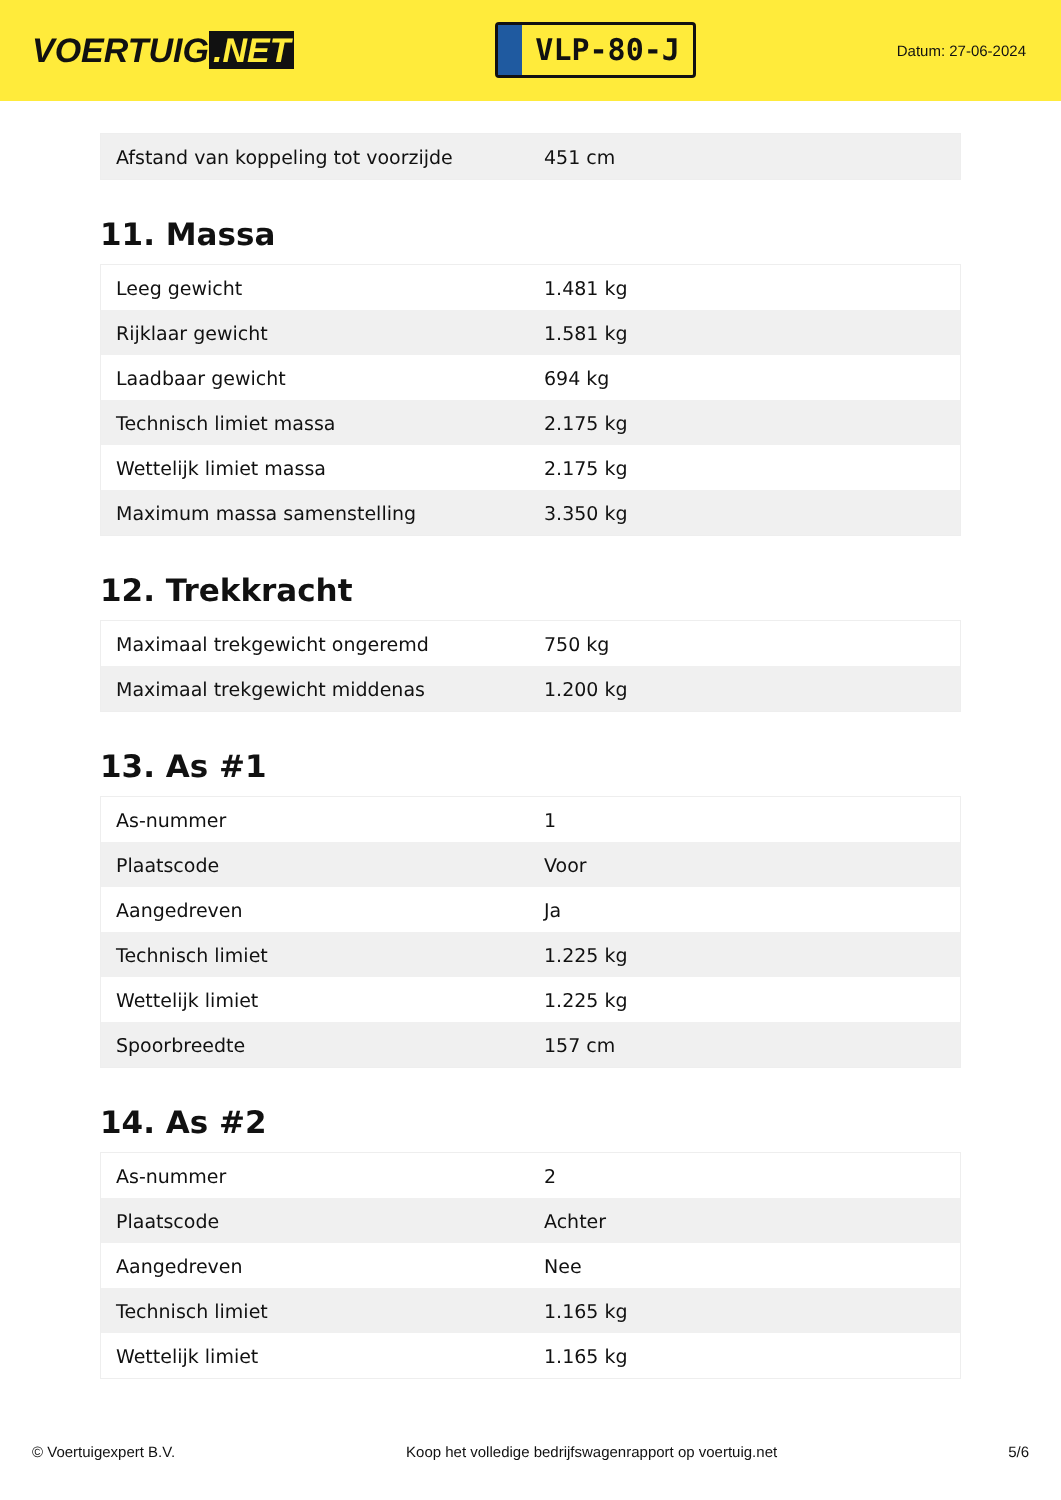VOERTUIG.NET
VLP-80-J
Datum: 27-06-2024
| Afstand van koppeling tot voorzijde | 451 cm |
11. Massa
| Leeg gewicht | 1.481 kg |
| Rijklaar gewicht | 1.581 kg |
| Laadbaar gewicht | 694 kg |
| Technisch limiet massa | 2.175 kg |
| Wettelijk limiet massa | 2.175 kg |
| Maximum massa samenstelling | 3.350 kg |
12. Trekkracht
| Maximaal trekgewicht ongeremd | 750 kg |
| Maximaal trekgewicht middenas | 1.200 kg |
13. As #1
| As-nummer | 1 |
| Plaatscode | Voor |
| Aangedreven | Ja |
| Technisch limiet | 1.225 kg |
| Wettelijk limiet | 1.225 kg |
| Spoorbreedte | 157 cm |
14. As #2
| As-nummer | 2 |
| Plaatscode | Achter |
| Aangedreven | Nee |
| Technisch limiet | 1.165 kg |
| Wettelijk limiet | 1.165 kg |
© Voertuigexpert B.V. Koop het volledige bedrijfswagenrapport op voertuig.net 5/6